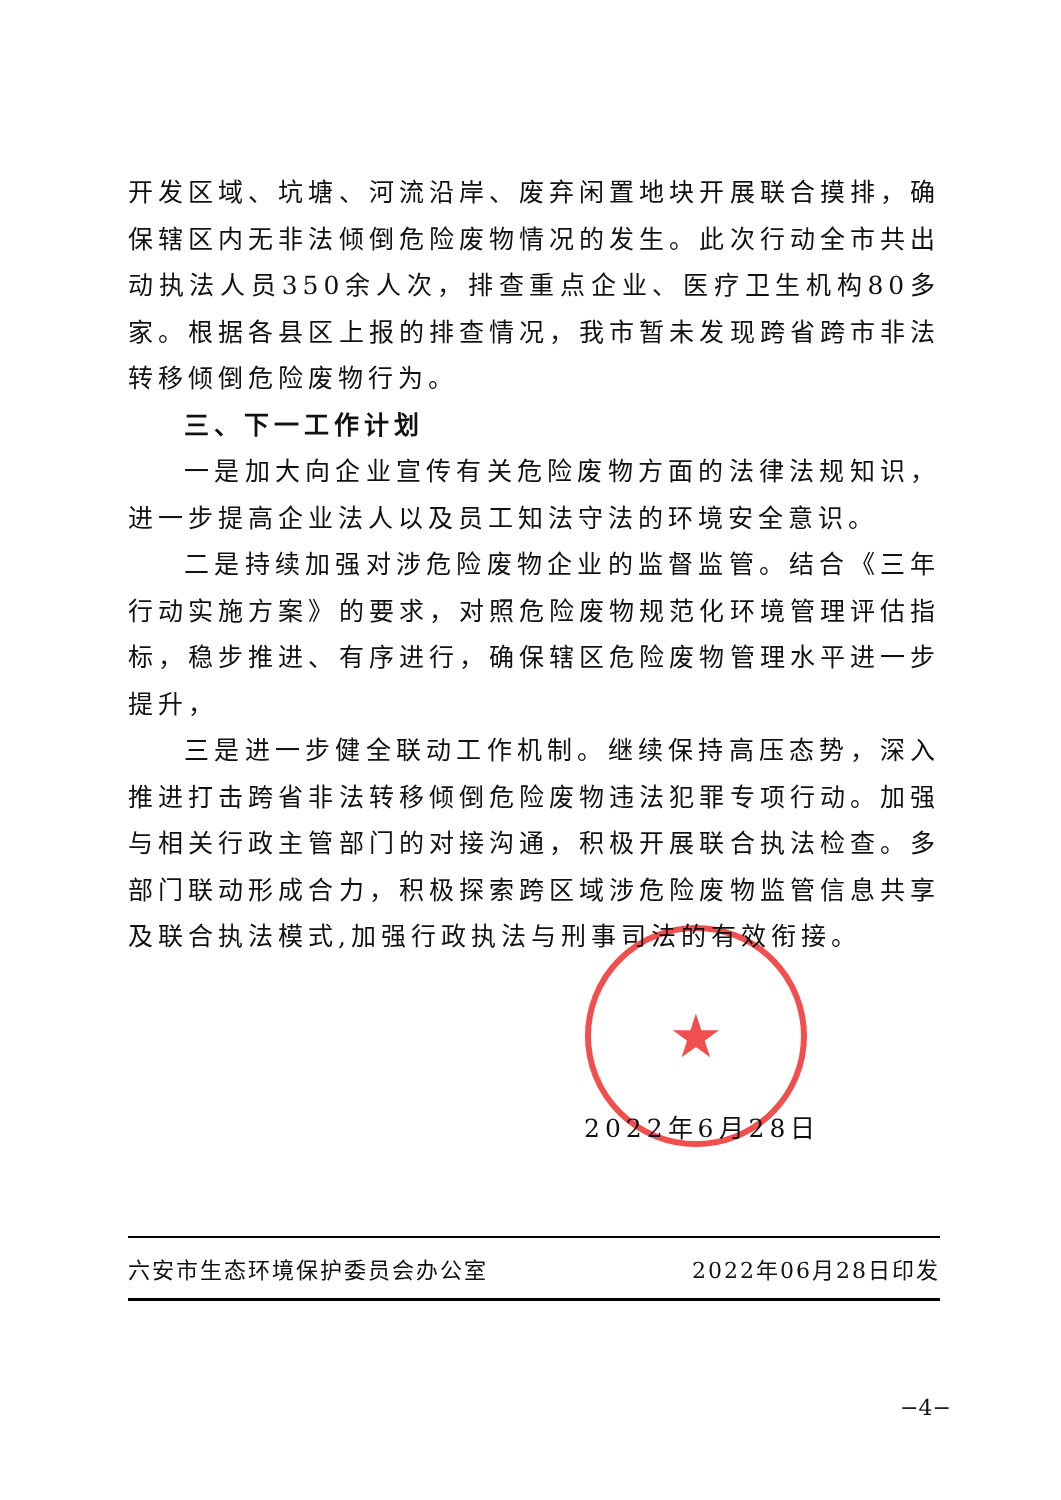★
开发区域、坑塘、河流沿岸、废弃闲置地块开展联合摸排，确保辖区内无非法倾倒危险废物情况的发生。此次行动全市共出动执法人员350余人次，排查重点企业、医疗卫生机构80多家。根据各县区上报的排查情况，我市暂未发现跨省跨市非法转移倾倒危险废物行为。
三、下一工作计划
一是加大向企业宣传有关危险废物方面的法律法规知识，进一步提高企业法人以及员工知法守法的环境安全意识。
二是持续加强对涉危险废物企业的监督监管。结合《三年行动实施方案》的要求，对照危险废物规范化环境管理评估指标，稳步推进、有序进行，确保辖区危险废物管理水平进一步提升，
三是进一步健全联动工作机制。继续保持高压态势，深入推进打击跨省非法转移倾倒危险废物违法犯罪专项行动。加强与相关行政主管部门的对接沟通，积极开展联合执法检查。多部门联动形成合力，积极探索跨区域涉危险废物监管信息共享及联合执法模式,加强行政执法与刑事司法的有效衔接。
2022年6月28日
六安市生态环境保护委员会办公室 2022年06月28日印发
−4−